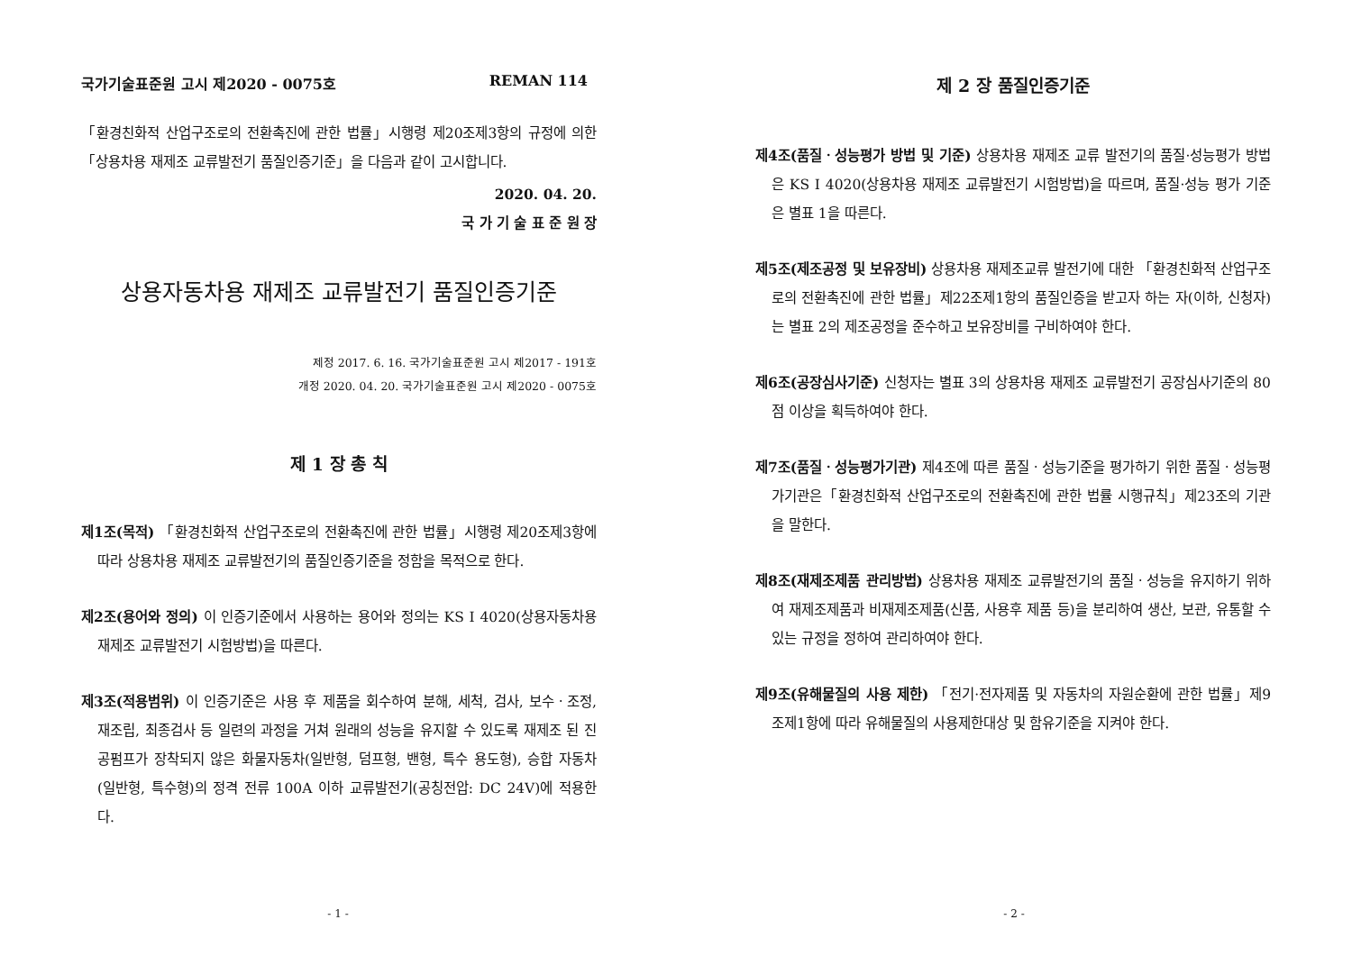국가기술표준원 고시 제2020 - 0075호 REMAN 114
「환경친화적 산업구조로의 전환촉진에 관한 법률」시행령 제20조제3항의 규정에 의한「상용차용 재제조 교류발전기 품질인증기준」을 다음과 같이 고시합니다.
2020. 04. 20.
국 가 기 술 표 준 원 장
상용자동차용 재제조 교류발전기 품질인증기준
제정 2017. 6. 16. 국가기술표준원 고시 제2017 - 191호
개정 2020. 04. 20. 국가기술표준원 고시 제2020 - 0075호
제 1 장 총 칙
제1조(목적) 「환경친화적 산업구조로의 전환촉진에 관한 법률」시행령 제20조제3항에 따라 상용차용 재제조 교류발전기의 품질인증기준을 정함을 목적으로 한다.
제2조(용어와 정의) 이 인증기준에서 사용하는 용어와 정의는 KS I 4020(상용자동차용 재제조 교류발전기 시험방법)을 따른다.
제3조(적용범위) 이 인증기준은 사용 후 제품을 회수하여 분해, 세척, 검사, 보수ㆍ조정, 재조립, 최종검사 등 일련의 과정을 거쳐 원래의 성능을 유지할 수 있도록 재제조 된 진공펌프가 장착되지 않은 화물자동차(일반형, 덤프형, 밴형, 특수 용도형), 승합 자동차(일반형, 특수형)의 정격 전류 100A 이하 교류발전기(공칭전압: DC 24V)에 적용한다.
- 1 -
제 2 장 품질인증기준
제4조(품질ㆍ성능평가 방법 및 기준) 상용차용 재제조 교류 발전기의 품질·성능평가 방법은 KS I 4020(상용차용 재제조 교류발전기 시험방법)을 따르며, 품질·성능 평가 기준은 별표 1을 따른다.
제5조(제조공정 및 보유장비) 상용차용 재제조교류 발전기에 대한 「환경친화적 산업구조로의 전환촉진에 관한 법률」제22조제1항의 품질인증을 받고자 하는 자(이하, 신청자)는 별표 2의 제조공정을 준수하고 보유장비를 구비하여야 한다.
제6조(공장심사기준) 신청자는 별표 3의 상용차용 재제조 교류발전기 공장심사기준의 80점 이상을 획득하여야 한다.
제7조(품질ㆍ성능평가기관) 제4조에 따른 품질ㆍ성능기준을 평가하기 위한 품질ㆍ성능평가기관은「환경친화적 산업구조로의 전환촉진에 관한 법률 시행규칙」제23조의 기관을 말한다.
제8조(재제조제품 관리방법) 상용차용 재제조 교류발전기의 품질ㆍ성능을 유지하기 위하여 재제조제품과 비재제조제품(신품, 사용후 제품 등)을 분리하여 생산, 보관, 유통할 수 있는 규정을 정하여 관리하여야 한다.
제9조(유해물질의 사용 제한) 「전기·전자제품 및 자동차의 자원순환에 관한 법률」제9조제1항에 따라 유해물질의 사용제한대상 및 함유기준을 지켜야 한다.
- 2 -